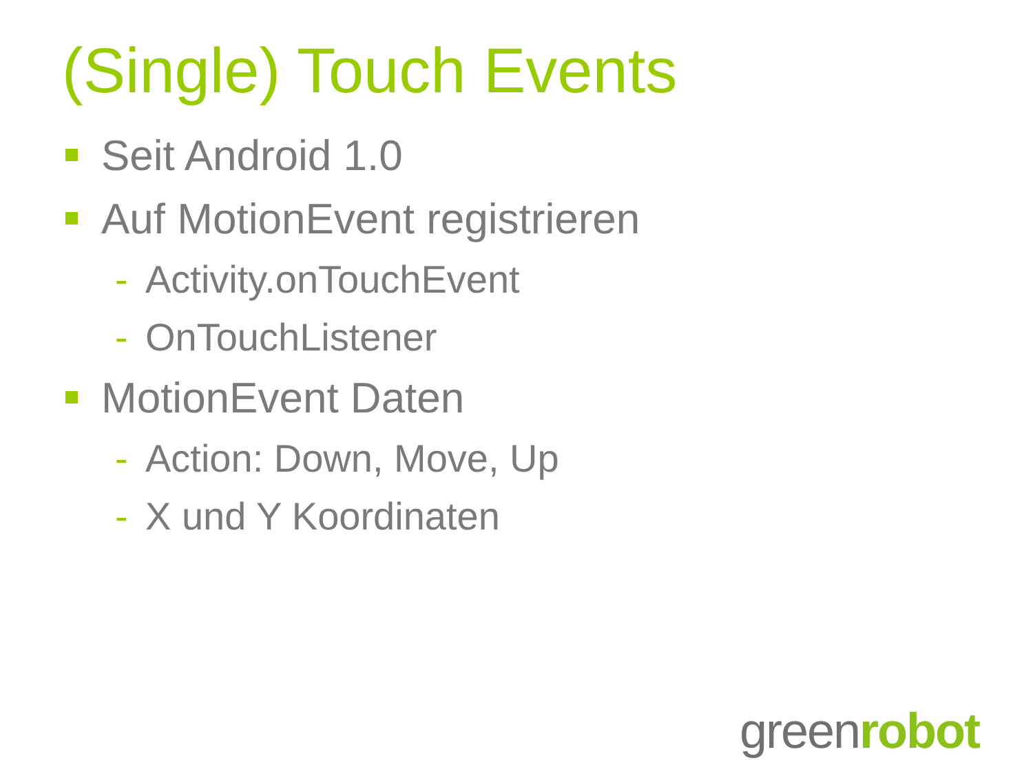(Single) Touch Events
Seit Android 1.0
Auf MotionEvent registrieren
- Activity.onTouchEvent
- OnTouchListener
MotionEvent Daten
- Action: Down, Move, Up
- X und Y Koordinaten
greenrobot